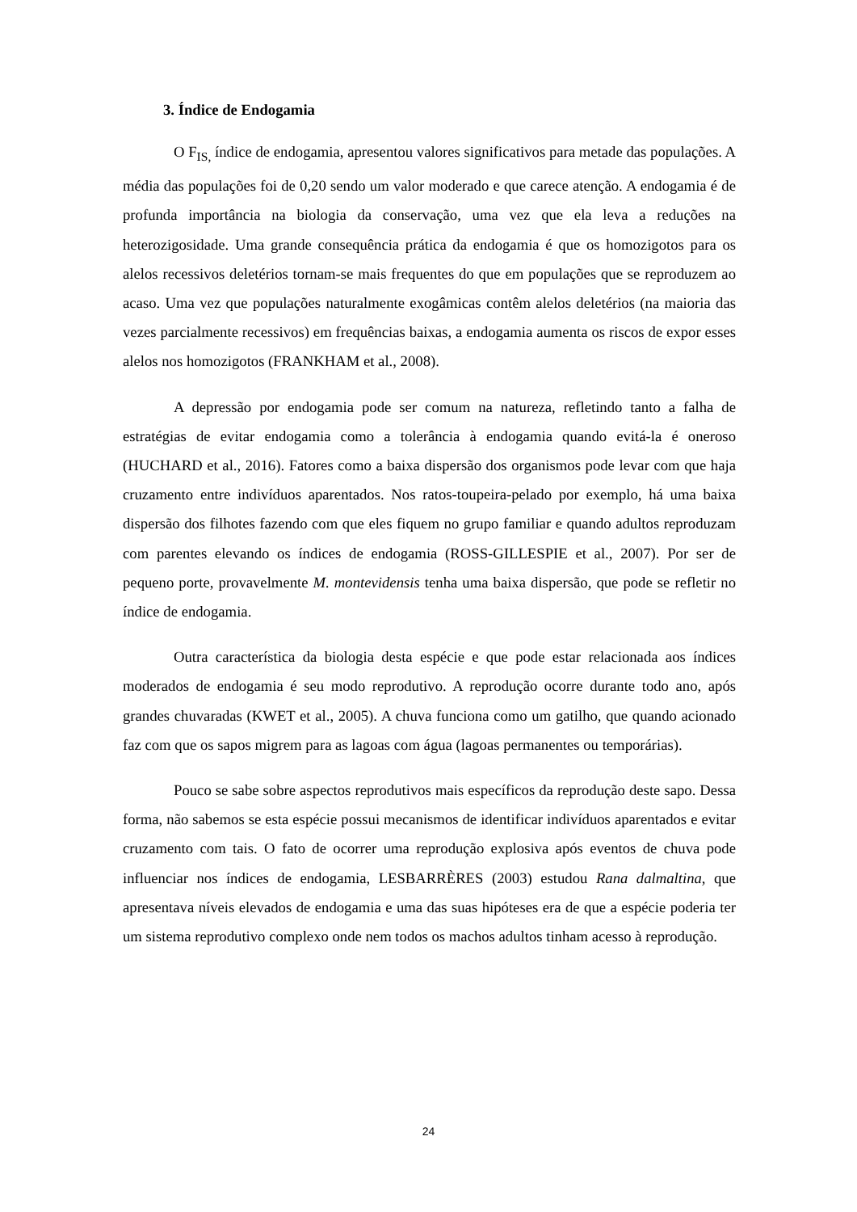3. Índice de Endogamia
O F<sub>IS,</sub> índice de endogamia, apresentou valores significativos para metade das populações. A média das populações foi de 0,20 sendo um valor moderado e que carece atenção. A endogamia é de profunda importância na biologia da conservação, uma vez que ela leva a reduções na heterozigosidade. Uma grande consequência prática da endogamia é que os homozigotos para os alelos recessivos deletérios tornam-se mais frequentes do que em populações que se reproduzem ao acaso. Uma vez que populações naturalmente exogâmicas contêm alelos deletérios (na maioria das vezes parcialmente recessivos) em frequências baixas, a endogamia aumenta os riscos de expor esses alelos nos homozigotos (FRANKHAM et al., 2008).
A depressão por endogamia pode ser comum na natureza, refletindo tanto a falha de estratégias de evitar endogamia como a tolerância à endogamia quando evitá-la é oneroso (HUCHARD et al., 2016). Fatores como a baixa dispersão dos organismos pode levar com que haja cruzamento entre indivíduos aparentados. Nos ratos-toupeira-pelado por exemplo, há uma baixa dispersão dos filhotes fazendo com que eles fiquem no grupo familiar e quando adultos reproduzam com parentes elevando os índices de endogamia (ROSS-GILLESPIE et al., 2007). Por ser de pequeno porte, provavelmente M. montevidensis tenha uma baixa dispersão, que pode se refletir no índice de endogamia.
Outra característica da biologia desta espécie e que pode estar relacionada aos índices moderados de endogamia é seu modo reprodutivo. A reprodução ocorre durante todo ano, após grandes chuvaradas (KWET et al., 2005). A chuva funciona como um gatilho, que quando acionado faz com que os sapos migrem para as lagoas com água (lagoas permanentes ou temporárias).
Pouco se sabe sobre aspectos reprodutivos mais específicos da reprodução deste sapo. Dessa forma, não sabemos se esta espécie possui mecanismos de identificar indivíduos aparentados e evitar cruzamento com tais. O fato de ocorrer uma reprodução explosiva após eventos de chuva pode influenciar nos índices de endogamia, LESBARRÈRES (2003) estudou Rana dalmaltina, que apresentava níveis elevados de endogamia e uma das suas hipóteses era de que a espécie poderia ter um sistema reprodutivo complexo onde nem todos os machos adultos tinham acesso à reprodução.
24